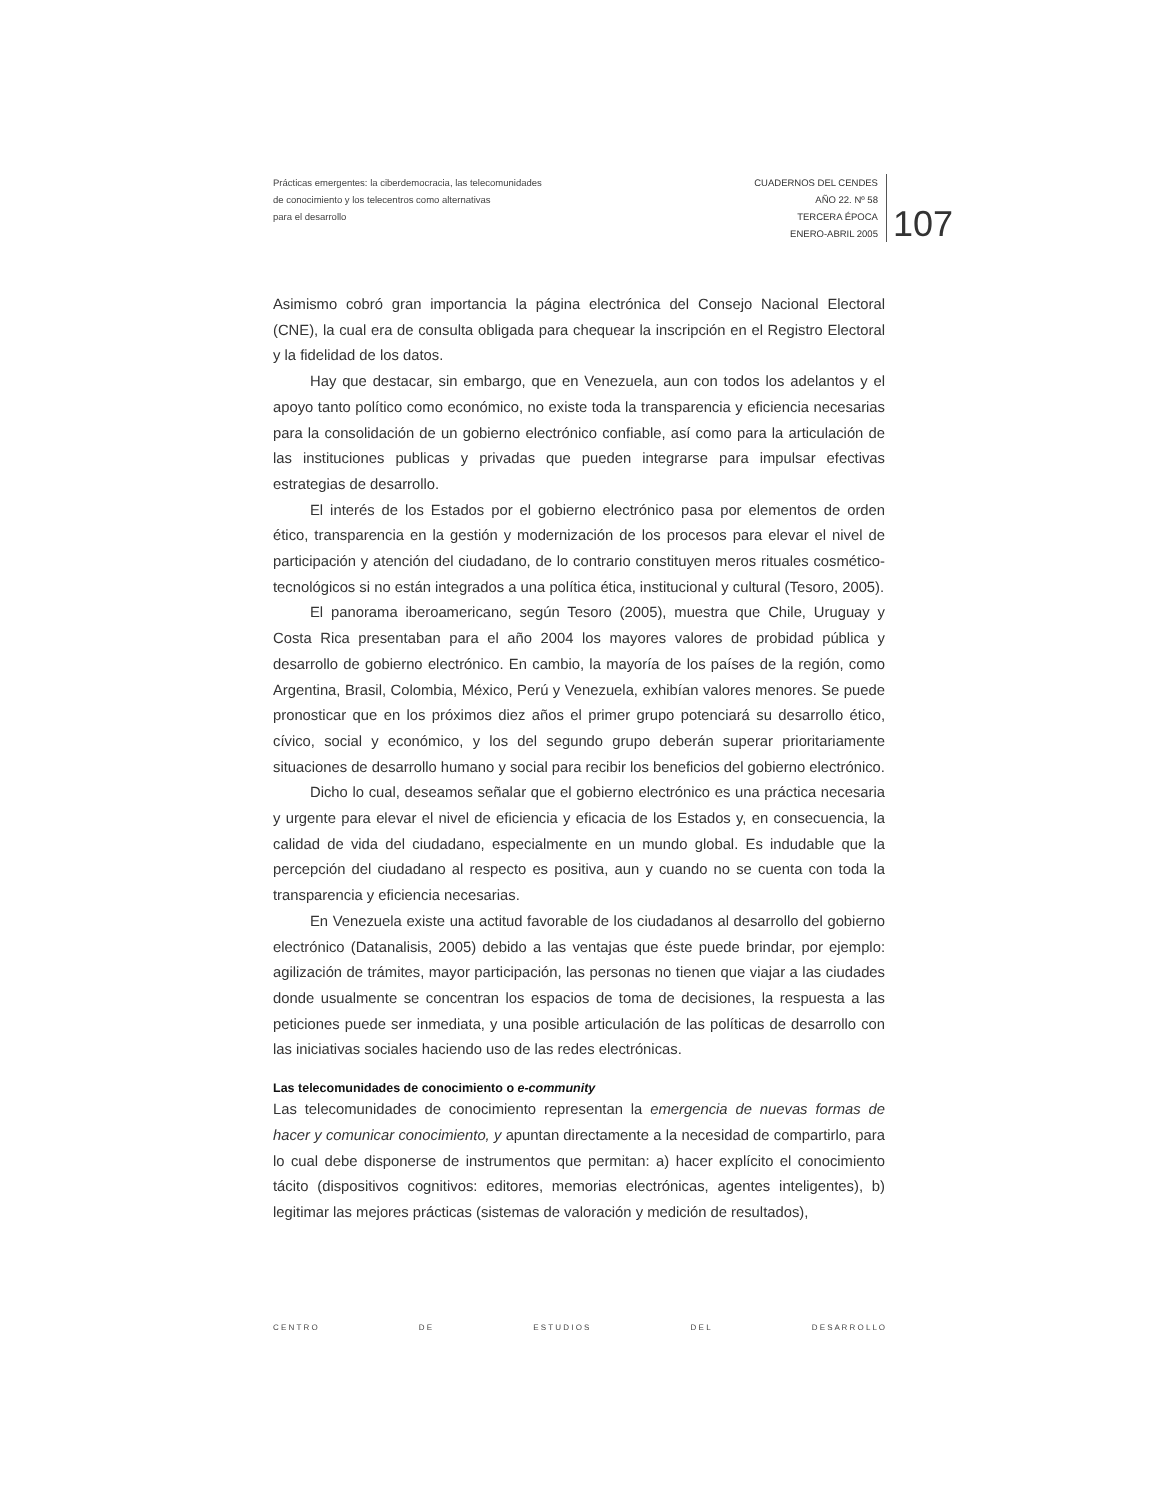Prácticas emergentes: la ciberdemocracia, las telecomunidades
de conocimiento y los telecentros como alternativas
para el desarrollo
CUADERNOS DEL CENDES
AÑO 22. Nº 58
TERCERA ÉPOCA
ENERO-ABRIL 2005
107
Asimismo cobró gran importancia la página electrónica del Consejo Nacional Electoral (CNE), la cual era de consulta obligada para chequear la inscripción en el Registro Electoral y la fidelidad de los datos.
Hay que destacar, sin embargo, que en Venezuela, aun con todos los adelantos y el apoyo tanto político como económico, no existe toda la transparencia y eficiencia necesarias para la consolidación de un gobierno electrónico confiable, así como para la articulación de las instituciones publicas y privadas que pueden integrarse para impulsar efectivas estrategias de desarrollo.
El interés de los Estados por el gobierno electrónico pasa por elementos de orden ético, transparencia en la gestión y modernización de los procesos para elevar el nivel de participación y atención del ciudadano, de lo contrario constituyen meros rituales cosmético-tecnológicos si no están integrados a una política ética, institucional y cultural (Tesoro, 2005).
El panorama iberoamericano, según Tesoro (2005), muestra que Chile, Uruguay y Costa Rica presentaban para el año 2004 los mayores valores de probidad pública y desarrollo de gobierno electrónico. En cambio, la mayoría de los países de la región, como Argentina, Brasil, Colombia, México, Perú y Venezuela, exhibían valores menores. Se puede pronosticar que en los próximos diez años el primer grupo potenciará su desarrollo ético, cívico, social y económico, y los del segundo grupo deberán superar prioritariamente situaciones de desarrollo humano y social para recibir los beneficios del gobierno electrónico.
Dicho lo cual, deseamos señalar que el gobierno electrónico es una práctica necesaria y urgente para elevar el nivel de eficiencia y eficacia de los Estados y, en consecuencia, la calidad de vida del ciudadano, especialmente en un mundo global. Es indudable que la percepción del ciudadano al respecto es positiva, aun y cuando no se cuenta con toda la transparencia y eficiencia necesarias.
En Venezuela existe una actitud favorable de los ciudadanos al desarrollo del gobierno electrónico (Datanalisis, 2005) debido a las ventajas que éste puede brindar, por ejemplo: agilización de trámites, mayor participación, las personas no tienen que viajar a las ciudades donde usualmente se concentran los espacios de toma de decisiones, la respuesta a las peticiones puede ser inmediata, y una posible articulación de las políticas de desarrollo con las iniciativas sociales haciendo uso de las redes electrónicas.
Las telecomunidades de conocimiento o e-community
Las telecomunidades de conocimiento representan la emergencia de nuevas formas de hacer y comunicar conocimiento, y apuntan directamente a la necesidad de compartirlo, para lo cual debe disponerse de instrumentos que permitan: a) hacer explícito el conocimiento tácito (dispositivos cognitivos: editores, memorias electrónicas, agentes inteligentes), b) legitimar las mejores prácticas (sistemas de valoración y medición de resultados),
C E N T R O D E E S T U D I O S D E L D E S A R R O L L O